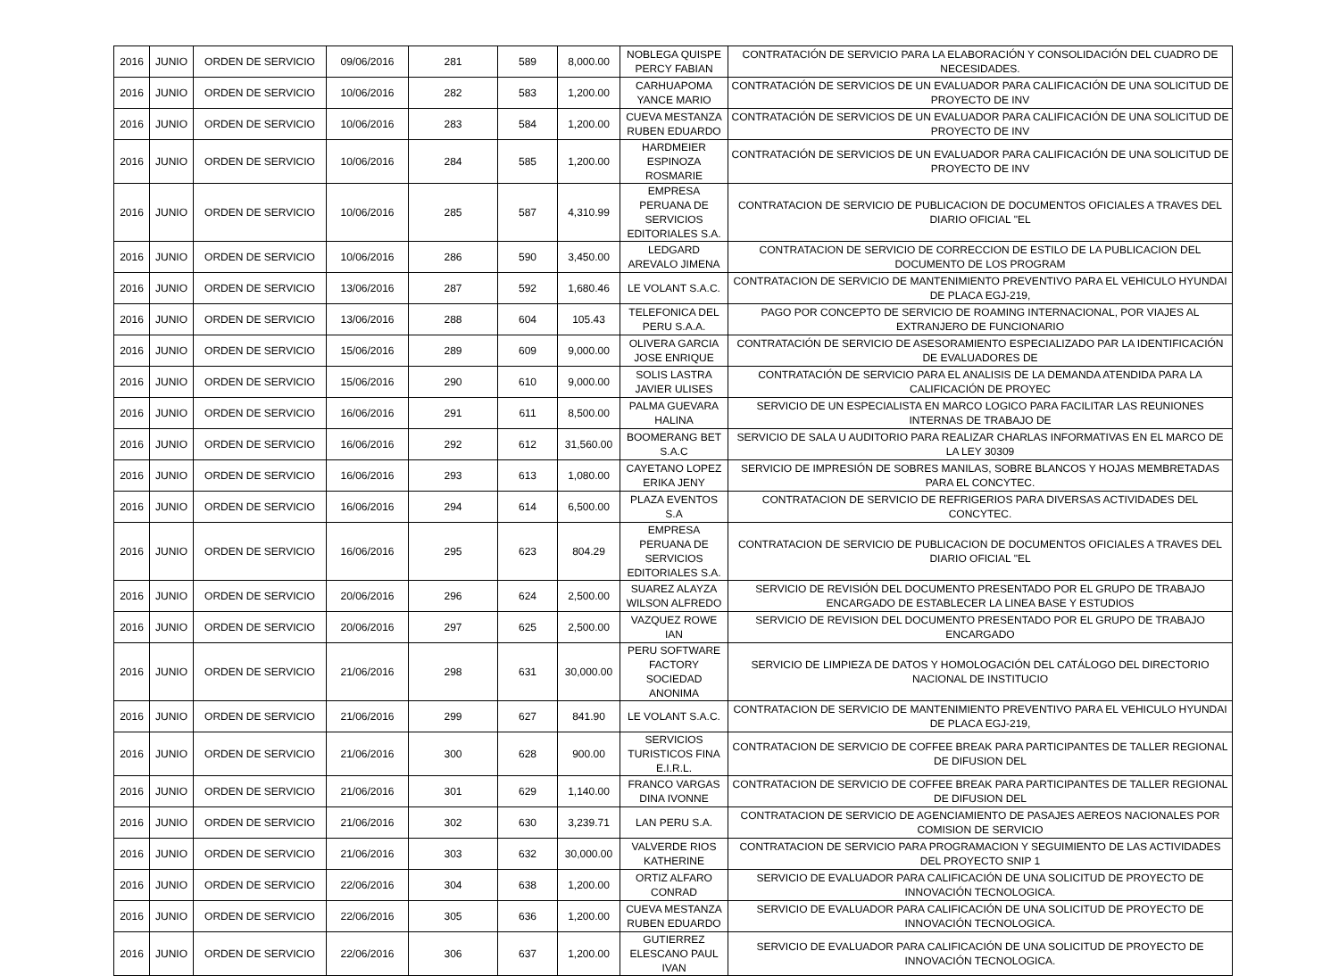| 2016 | JUNIO | ORDEN DE SERVICIO | 09/06/2016 | 281 | 589 | 8,000.00 | NOBLEGA QUISPE PERCY FABIAN | CONTRATACIÓN DE SERVICIO PARA LA ELABORACIÓN Y CONSOLIDACIÓN DEL CUADRO DE NECESIDADES. |
| 2016 | JUNIO | ORDEN DE SERVICIO | 10/06/2016 | 282 | 583 | 1,200.00 | CARHUAPOMA YANCE MARIO | CONTRATACIÓN DE SERVICIOS DE UN EVALUADOR PARA CALIFICACIÓN DE UNA SOLICITUD DE PROYECTO DE INV |
| 2016 | JUNIO | ORDEN DE SERVICIO | 10/06/2016 | 283 | 584 | 1,200.00 | CUEVA MESTANZA RUBEN EDUARDO | CONTRATACIÓN DE SERVICIOS DE UN EVALUADOR PARA CALIFICACIÓN DE UNA SOLICITUD DE PROYECTO DE INV |
| 2016 | JUNIO | ORDEN DE SERVICIO | 10/06/2016 | 284 | 585 | 1,200.00 | HARDMEIER ESPINOZA ROSMARIE | CONTRATACIÓN DE SERVICIOS DE UN EVALUADOR PARA CALIFICACIÓN DE UNA SOLICITUD DE PROYECTO DE INV |
| 2016 | JUNIO | ORDEN DE SERVICIO | 10/06/2016 | 285 | 587 | 4,310.99 | EMPRESA PERUANA DE SERVICIOS EDITORIALES S.A. | CONTRATACION DE SERVICIO DE PUBLICACION DE DOCUMENTOS OFICIALES A TRAVES DEL DIARIO OFICIAL "EL |
| 2016 | JUNIO | ORDEN DE SERVICIO | 10/06/2016 | 286 | 590 | 3,450.00 | LEDGARD AREVALO JIMENA | CONTRATACION DE SERVICIO DE CORRECCION DE ESTILO DE LA PUBLICACION DEL DOCUMENTO DE LOS PROGRAM |
| 2016 | JUNIO | ORDEN DE SERVICIO | 13/06/2016 | 287 | 592 | 1,680.46 | LE VOLANT S.A.C. | CONTRATACION DE SERVICIO DE MANTENIMIENTO PREVENTIVO PARA EL VEHICULO HYUNDAI DE PLACA EGJ-219, |
| 2016 | JUNIO | ORDEN DE SERVICIO | 13/06/2016 | 288 | 604 | 105.43 | TELEFONICA DEL PERU S.A.A. | PAGO POR CONCEPTO DE SERVICIO DE ROAMING INTERNACIONAL, POR VIAJES AL EXTRANJERO DE FUNCIONARIO |
| 2016 | JUNIO | ORDEN DE SERVICIO | 15/06/2016 | 289 | 609 | 9,000.00 | OLIVERA GARCIA JOSE ENRIQUE | CONTRATACIÓN DE SERVICIO DE ASESORAMIENTO ESPECIALIZADO PAR LA IDENTIFICACIÓN DE EVALUADORES DE |
| 2016 | JUNIO | ORDEN DE SERVICIO | 15/06/2016 | 290 | 610 | 9,000.00 | SOLIS LASTRA JAVIER ULISES | CONTRATACIÓN DE SERVICIO PARA EL ANALISIS DE LA DEMANDA ATENDIDA PARA LA CALIFICACIÓN DE PROYEC |
| 2016 | JUNIO | ORDEN DE SERVICIO | 16/06/2016 | 291 | 611 | 8,500.00 | PALMA GUEVARA HALINA | SERVICIO DE UN ESPECIALISTA EN MARCO LOGICO PARA FACILITAR LAS REUNIONES INTERNAS DE TRABAJO DE |
| 2016 | JUNIO | ORDEN DE SERVICIO | 16/06/2016 | 292 | 612 | 31,560.00 | BOOMERANG BET S.A.C | SERVICIO DE SALA U AUDITORIO PARA REALIZAR CHARLAS INFORMATIVAS EN EL MARCO DE LA LEY 30309 |
| 2016 | JUNIO | ORDEN DE SERVICIO | 16/06/2016 | 293 | 613 | 1,080.00 | CAYETANO LOPEZ ERIKA JENY | SERVICIO DE IMPRESIÓN DE SOBRES MANILAS, SOBRE BLANCOS Y HOJAS MEMBRETADAS PARA EL CONCYTEC. |
| 2016 | JUNIO | ORDEN DE SERVICIO | 16/06/2016 | 294 | 614 | 6,500.00 | PLAZA EVENTOS S.A | CONTRATACION DE SERVICIO DE REFRIGERIOS PARA DIVERSAS ACTIVIDADES DEL CONCYTEC. |
| 2016 | JUNIO | ORDEN DE SERVICIO | 16/06/2016 | 295 | 623 | 804.29 | EMPRESA PERUANA DE SERVICIOS EDITORIALES S.A. | CONTRATACION DE SERVICIO DE PUBLICACION DE DOCUMENTOS OFICIALES A TRAVES DEL DIARIO OFICIAL "EL |
| 2016 | JUNIO | ORDEN DE SERVICIO | 20/06/2016 | 296 | 624 | 2,500.00 | SUAREZ ALAYZA WILSON ALFREDO | SERVICIO DE REVISIÓN DEL DOCUMENTO PRESENTADO POR EL GRUPO DE TRABAJO ENCARGADO DE ESTABLECER LA LINEA BASE Y ESTUDIOS |
| 2016 | JUNIO | ORDEN DE SERVICIO | 20/06/2016 | 297 | 625 | 2,500.00 | VAZQUEZ ROWE IAN | SERVICIO DE REVISION DEL DOCUMENTO PRESENTADO POR EL GRUPO DE TRABAJO ENCARGADO |
| 2016 | JUNIO | ORDEN DE SERVICIO | 21/06/2016 | 298 | 631 | 30,000.00 | PERU SOFTWARE FACTORY SOCIEDAD ANONIMA | SERVICIO DE LIMPIEZA DE DATOS Y HOMOLOGACIÓN DEL CATÁLOGO DEL DIRECTORIO NACIONAL DE INSTITUCIO |
| 2016 | JUNIO | ORDEN DE SERVICIO | 21/06/2016 | 299 | 627 | 841.90 | LE VOLANT S.A.C. | CONTRATACION DE SERVICIO DE MANTENIMIENTO PREVENTIVO PARA EL VEHICULO HYUNDAI DE PLACA EGJ-219, |
| 2016 | JUNIO | ORDEN DE SERVICIO | 21/06/2016 | 300 | 628 | 900.00 | SERVICIOS TURISTICOS FINA E.I.R.L. | CONTRATACION DE SERVICIO DE COFFEE BREAK PARA PARTICIPANTES DE TALLER REGIONAL DE DIFUSION DEL |
| 2016 | JUNIO | ORDEN DE SERVICIO | 21/06/2016 | 301 | 629 | 1,140.00 | FRANCO VARGAS DINA IVONNE | CONTRATACION DE SERVICIO DE COFFEE BREAK PARA PARTICIPANTES DE TALLER REGIONAL DE DIFUSION DEL |
| 2016 | JUNIO | ORDEN DE SERVICIO | 21/06/2016 | 302 | 630 | 3,239.71 | LAN PERU S.A. | CONTRATACION DE SERVICIO DE AGENCIAMIENTO DE PASAJES AEREOS NACIONALES POR COMISION DE SERVICIO |
| 2016 | JUNIO | ORDEN DE SERVICIO | 21/06/2016 | 303 | 632 | 30,000.00 | VALVERDE RIOS KATHERINE | CONTRATACION DE SERVICIO PARA PROGRAMACION Y SEGUIMIENTO DE LAS ACTIVIDADES DEL PROYECTO SNIP 1 |
| 2016 | JUNIO | ORDEN DE SERVICIO | 22/06/2016 | 304 | 638 | 1,200.00 | ORTIZ ALFARO CONRAD | SERVICIO DE EVALUADOR PARA CALIFICACIÓN DE UNA SOLICITUD DE PROYECTO DE INNOVACIÓN TECNOLOGICA. |
| 2016 | JUNIO | ORDEN DE SERVICIO | 22/06/2016 | 305 | 636 | 1,200.00 | CUEVA MESTANZA RUBEN EDUARDO | SERVICIO DE EVALUADOR PARA CALIFICACIÓN DE UNA SOLICITUD DE PROYECTO DE INNOVACIÓN TECNOLOGICA. |
| 2016 | JUNIO | ORDEN DE SERVICIO | 22/06/2016 | 306 | 637 | 1,200.00 | GUTIERREZ ELESCANO PAUL IVAN | SERVICIO DE EVALUADOR PARA CALIFICACIÓN DE UNA SOLICITUD DE PROYECTO DE INNOVACIÓN TECNOLOGICA. |